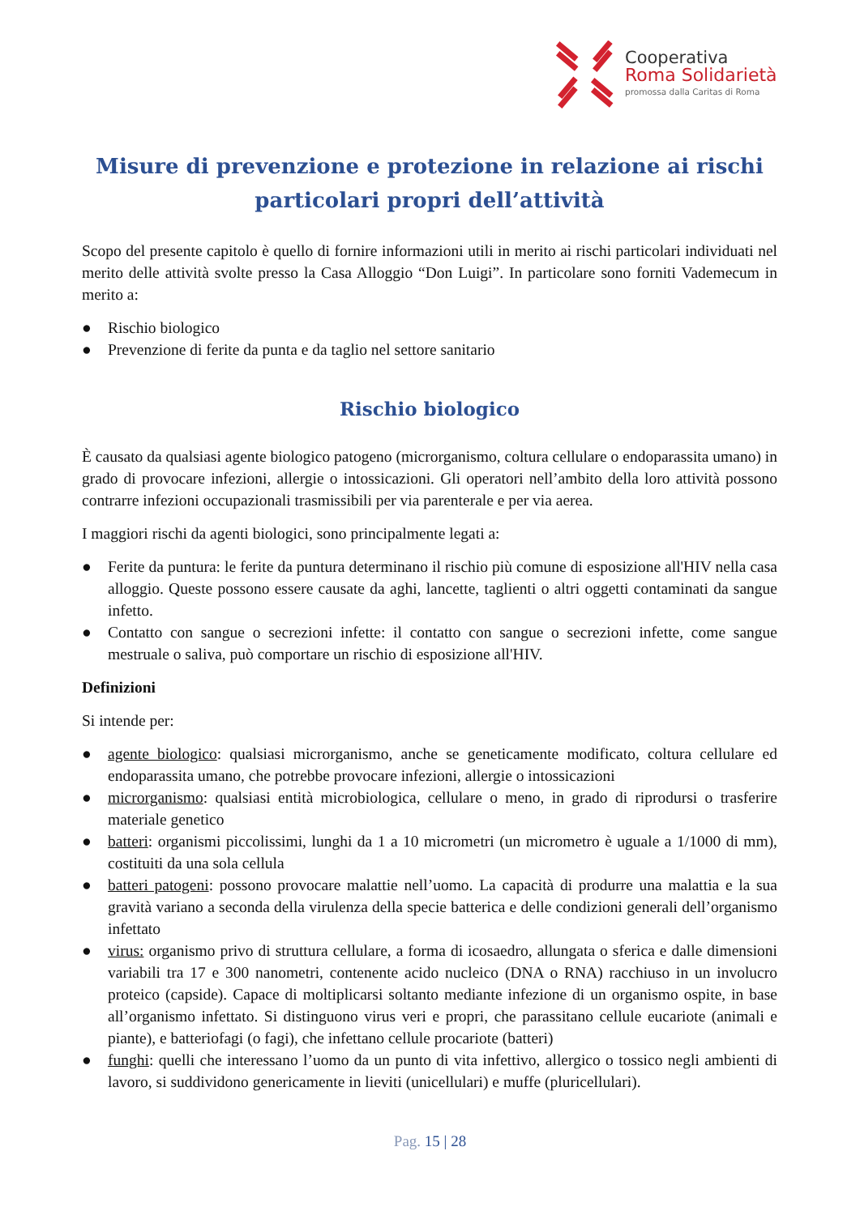Cooperativa
Roma Solidarietà
promossa dalla Caritas di Roma
Misure di prevenzione e protezione in relazione ai rischi particolari propri dell’attività
Scopo del presente capitolo è quello di fornire informazioni utili in merito ai rischi particolari individuati nel merito delle attività svolte presso la Casa Alloggio “Don Luigi”. In particolare sono forniti Vademecum in merito a:
● Rischio biologico
● Prevenzione di ferite da punta e da taglio nel settore sanitario
Rischio biologico
È causato da qualsiasi agente biologico patogeno (microrganismo, coltura cellulare o endoparassita umano) in grado di provocare infezioni, allergie o intossicazioni. Gli operatori nell’ambito della loro attività possono contrarre infezioni occupazionali trasmissibili per via parenterale e per via aerea.
I maggiori rischi da agenti biologici, sono principalmente legati a:
● Ferite da puntura: le ferite da puntura determinano il rischio più comune di esposizione all'HIV nella casa alloggio. Queste possono essere causate da aghi, lancette, taglienti o altri oggetti contaminati da sangue infetto.
● Contatto con sangue o secrezioni infette: il contatto con sangue o secrezioni infette, come sangue mestruale o saliva, può comportare un rischio di esposizione all'HIV.
Definizioni
Si intende per:
● agente biologico: qualsiasi microrganismo, anche se geneticamente modificato, coltura cellulare ed endoparassita umano, che potrebbe provocare infezioni, allergie o intossicazioni
● microrganismo: qualsiasi entità microbiologica, cellulare o meno, in grado di riprodursi o trasferire materiale genetico
● batteri: organismi piccolissimi, lunghi da 1 a 10 micrometri (un micrometro è uguale a 1/1000 di mm), costituiti da una sola cellula
● batteri patogeni: possono provocare malattie nell’uomo. La capacità di produrre una malattia e la sua gravità variano a seconda della virulenza della specie batterica e delle condizioni generali dell’organismo infettato
● virus: organismo privo di struttura cellulare, a forma di icosaedro, allungata o sferica e dalle dimensioni variabili tra 17 e 300 nanometri, contenente acido nucleico (DNA o RNA) racchiuso in un involucro proteico (capside). Capace di moltiplicarsi soltanto mediante infezione di un organismo ospite, in base all’organismo infettato. Si distinguono virus veri e propri, che parassitano cellule eucariote (animali e piante), e batteriofagi (o fagi), che infettano cellule procariote (batteri)
● funghi: quelli che interessano l’uomo da un punto di vita infettivo, allergico o tossico negli ambienti di lavoro, si suddividono genericamente in lieviti (unicellulari) e muffe (pluricellulari).
Pag. 15 | 28